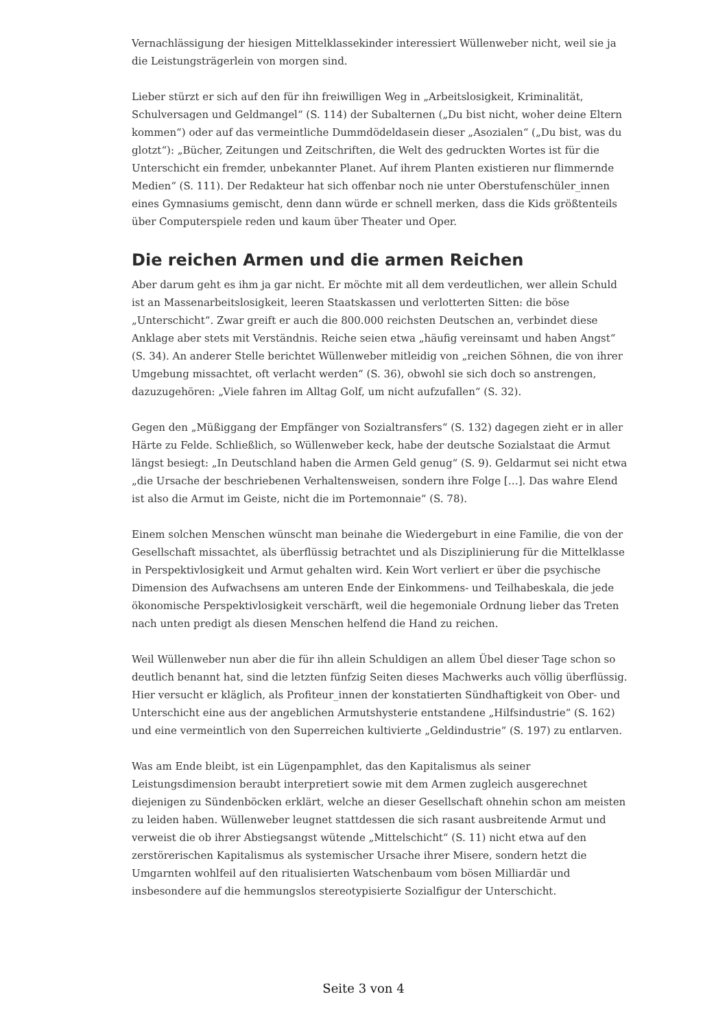Vernachlässigung der hiesigen Mittelklassekinder interessiert Wüllenweber nicht, weil sie ja die Leistungsträgerlein von morgen sind.
Lieber stürzt er sich auf den für ihn freiwilligen Weg in „Arbeitslosigkeit, Kriminalität, Schulversagen und Geldmangel“ (S. 114) der Subalternen („Du bist nicht, woher deine Eltern kommen“) oder auf das vermeintliche Dummdödeldasein dieser „Asozialen“ („Du bist, was du glotzt“): „Bücher, Zeitungen und Zeitschriften, die Welt des gedruckten Wortes ist für die Unterschicht ein fremder, unbekannter Planet. Auf ihrem Planten existieren nur flimmernde Medien“ (S. 111). Der Redakteur hat sich offenbar noch nie unter Oberstufenschüler_innen eines Gymnasiums gemischt, denn dann würde er schnell merken, dass die Kids größtenteils über Computerspiele reden und kaum über Theater und Oper.
Die reichen Armen und die armen Reichen
Aber darum geht es ihm ja gar nicht. Er möchte mit all dem verdeutlichen, wer allein Schuld ist an Massenarbeitslosigkeit, leeren Staatskassen und verlotterten Sitten: die böse „Unterschicht“. Zwar greift er auch die 800.000 reichsten Deutschen an, verbindet diese Anklage aber stets mit Verständnis. Reiche seien etwa „häufig vereinsamt und haben Angst“ (S. 34). An anderer Stelle berichtet Wüllenweber mitleidig von „reichen Söhnen, die von ihrer Umgebung missachtet, oft verlacht werden“ (S. 36), obwohl sie sich doch so anstrengen, dazuzugehören: „Viele fahren im Alltag Golf, um nicht aufzufallen“ (S. 32).
Gegen den „Müßiggang der Empfänger von Sozialtransfers“ (S. 132) dagegen zieht er in aller Härte zu Felde. Schließlich, so Wüllenweber keck, habe der deutsche Sozialstaat die Armut längst besiegt: „In Deutschland haben die Armen Geld genug“ (S. 9). Geldarmut sei nicht etwa „die Ursache der beschriebenen Verhaltensweisen, sondern ihre Folge […]. Das wahre Elend ist also die Armut im Geiste, nicht die im Portemonnaie“ (S. 78).
Einem solchen Menschen wünscht man beinahe die Wiedergeburt in eine Familie, die von der Gesellschaft missachtet, als überflüssig betrachtet und als Disziplinierung für die Mittelklasse in Perspektivlosigkeit und Armut gehalten wird. Kein Wort verliert er über die psychische Dimension des Aufwachsens am unteren Ende der Einkommens- und Teilhabeskala, die jede ökonomische Perspektivlosigkeit verschärft, weil die hegemoniale Ordnung lieber das Treten nach unten predigt als diesen Menschen helfend die Hand zu reichen.
Weil Wüllenweber nun aber die für ihn allein Schuldigen an allem Übel dieser Tage schon so deutlich benannt hat, sind die letzten fünfzig Seiten dieses Machwerks auch völlig überflüssig. Hier versucht er kläglich, als Profiteur_innen der konstatierten Sündhaftigkeit von Ober- und Unterschicht eine aus der angeblichen Armutshysterie entstandene „Hilfsindustrie“ (S. 162) und eine vermeintlich von den Superreichen kultivierte „Geldindustrie“ (S. 197) zu entlarven.
Was am Ende bleibt, ist ein Lügenpamphlet, das den Kapitalismus als seiner Leistungsdimension beraubt interpretiert sowie mit dem Armen zugleich ausgerechnet diejenigen zu Sündenböcken erklärt, welche an dieser Gesellschaft ohnehin schon am meisten zu leiden haben. Wüllenweber leugnet stattdessen die sich rasant ausbreitende Armut und verweist die ob ihrer Abstiegsangst wütende „Mittelschicht“ (S. 11) nicht etwa auf den zerstörerischen Kapitalismus als systemischer Ursache ihrer Misere, sondern hetzt die Umgarnten wohlfeil auf den ritualisierten Watschenbaum vom bösen Milliardär und insbesondere auf die hemmungslos stereotypisierte Sozialfigur der Unterschicht.
Seite 3 von 4